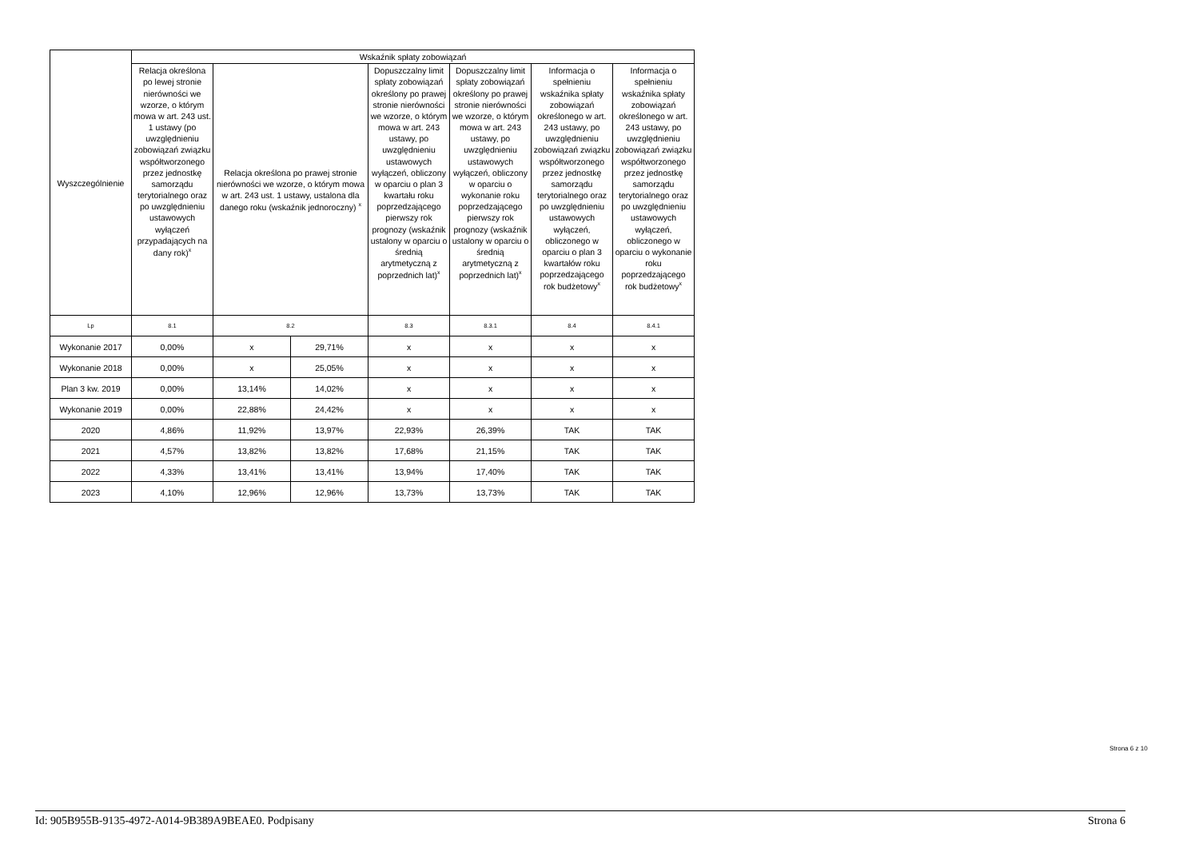| Wyszczególnienie | Wskaźnik spłaty zobowiązań | | | | | | |
| --- | --- | --- | --- | --- | --- | --- | --- |
| | Relacja określona po lewej stronie nierówności we wzorze, o którym mowa w art. 243 ust. 1 ustawy (po uwzględnieniu zobowiązań związku współtworzonego przez jednostkę samorządu terytorialnego oraz po uwzględnieniu ustawowych wyłączeń przypadających na dany rok)<sup>x</sup> | Relacja określona po prawej stronie nierówności we wzorze, o którym mowa w art. 243 ust. 1 ustawy, ustalona dla danego roku (wskaźnik jednoroczny) <sup>x</sup> | | Dopuszczalny limit spłaty zobowiązań określony po prawej stronie nierówności we wzorze, o którym mowa w art. 243 ustawy, po uwzględnieniu ustawowych wyłączeń, obliczony w oparciu o plan 3 kwartału roku poprzedzającego pierwszy rok prognozy (wskaźnik ustalony w oparciu o średnią arytmetyczną z poprzednich lat)<sup>x</sup> | Dopuszczalny limit spłaty zobowiązań określony po prawej stronie nierówności we wzorze, o którym mowa w art. 243 ustawy, po uwzględnieniu ustawowych wyłączeń, obliczony w oparciu o wykonanie roku poprzedzającego pierwszy rok prognozy (wskaźnik ustalony w oparciu o średnią arytmetyczną z poprzednich lat)<sup>x</sup> | Informacja o spełnieniu wskaźnika spłaty zobowiązań określonego w art. 243 ustawy, po uwzględnieniu zobowiązań związku współtworzonego przez jednostkę samorządu terytorialnego oraz po uwzględnieniu ustawowych wyłączeń, obliczonego w oparciu o plan 3 kwartałów roku poprzedzającego rok budżetowy<sup>x</sup> | Informacja o spełnieniu wskaźnika spłaty zobowiązań określonego w art. 243 ustawy, po uwzględnieniu zobowiązań związku współtworzonego przez jednostkę samorządu terytorialnego oraz po uwzględnieniu ustawowych wyłączeń, obliczonego w oparciu o wykonanie roku poprzedzającego rok budżetowy<sup>x</sup> |
| Lp | 8.1 | 8.2 | | 8.3 | 8.3.1 | 8.4 | 8.4.1 |
| Wykonanie 2017 | 0,00% | x | 29,71% | x | x | x | x |
| Wykonanie 2018 | 0,00% | x | 25,05% | x | x | x | x |
| Plan 3 kw. 2019 | 0,00% | 13,14% | 14,02% | x | x | x | x |
| Wykonanie 2019 | 0,00% | 22,88% | 24,42% | x | x | x | x |
| 2020 | 4,86% | 11,92% | 13,97% | 22,93% | 26,39% | TAK | TAK |
| 2021 | 4,57% | 13,82% | 13,82% | 17,68% | 21,15% | TAK | TAK |
| 2022 | 4,33% | 13,41% | 13,41% | 13,94% | 17,40% | TAK | TAK |
| 2023 | 4,10% | 12,96% | 12,96% | 13,73% | 13,73% | TAK | TAK |
Strona 6 z 10
Id: 905B955B-9135-4972-A014-9B389A9BEAE0. Podpisany Strona 6